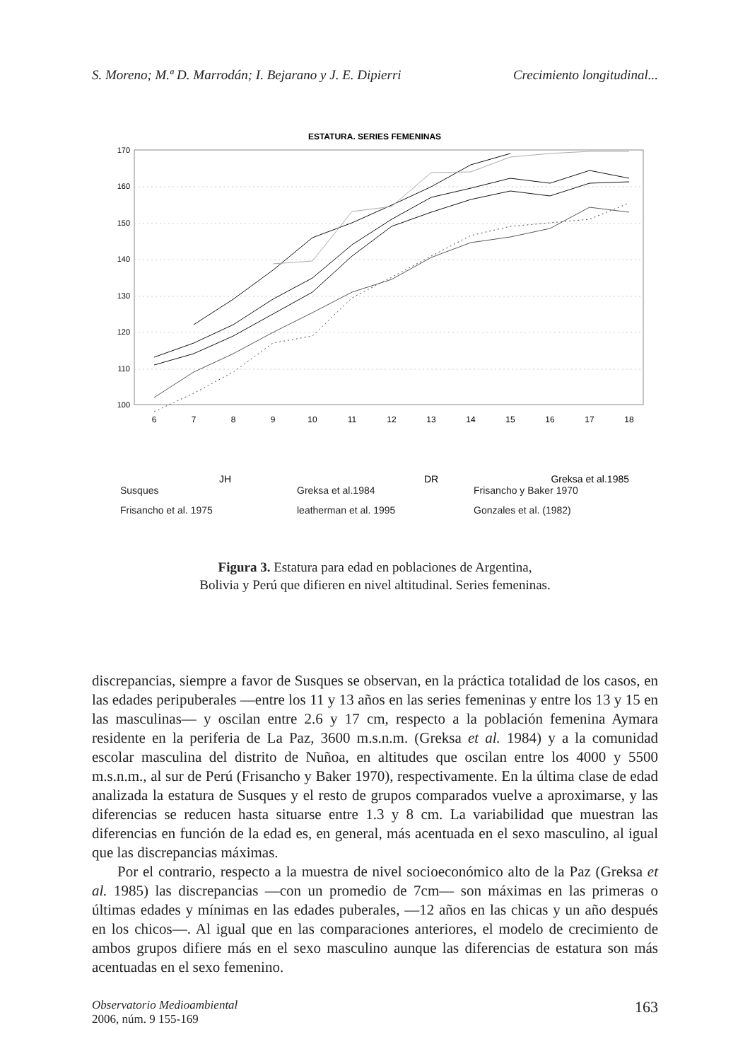S. Moreno; M.ª D. Marrodán; I. Bejarano y J. E. Dipierri Crecimiento longitudinal...
ESTATURA. SERIES FEMENINAS
100
110
120
130
140
150
160
170
6
7
8
9
10
11
12
13
14
15
16
17
18
JH
DR
Greksa et al.1985
Susques Greksa et al.1984 Frisancho y Baker 1970 Frisancho et al. 1975 leatherman et al. 1995 Gonzales et al. (1982)
Figura 3. Estatura para edad en poblaciones de Argentina,
Bolivia y Perú que difieren en nivel altitudinal. Series femeninas.
discrepancias, siempre a favor de Susques se observan, en la práctica totalidad de los casos, en las edades peripuberales —entre los 11 y 13 años en las series femeninas y entre los 13 y 15 en las masculinas— y oscilan entre 2.6 y 17 cm, respecto a la población femenina Aymara residente en la periferia de La Paz, 3600 m.s.n.m. (Greksa et al. 1984) y a la comunidad escolar masculina del distrito de Nuñoa, en altitudes que oscilan entre los 4000 y 5500 m.s.n.m., al sur de Perú (Frisancho y Baker 1970), respectivamente. En la última clase de edad analizada la estatura de Susques y el resto de grupos comparados vuelve a aproximarse, y las diferencias se reducen hasta situarse entre 1.3 y 8 cm. La variabilidad que muestran las diferencias en función de la edad es, en general, más acentuada en el sexo masculino, al igual que las discrepancias máximas.
Por el contrario, respecto a la muestra de nivel socioeconómico alto de la Paz (Greksa et al. 1985) las discrepancias —con un promedio de 7cm— son máximas en las primeras o últimas edades y mínimas en las edades puberales, —12 años en las chicas y un año después en los chicos—. Al igual que en las comparaciones anteriores, el modelo de crecimiento de ambos grupos difiere más en el sexo masculino aunque las diferencias de estatura son más acentuadas en el sexo femenino.
Observatorio Medioambiental
2006, núm. 9 155-169 163